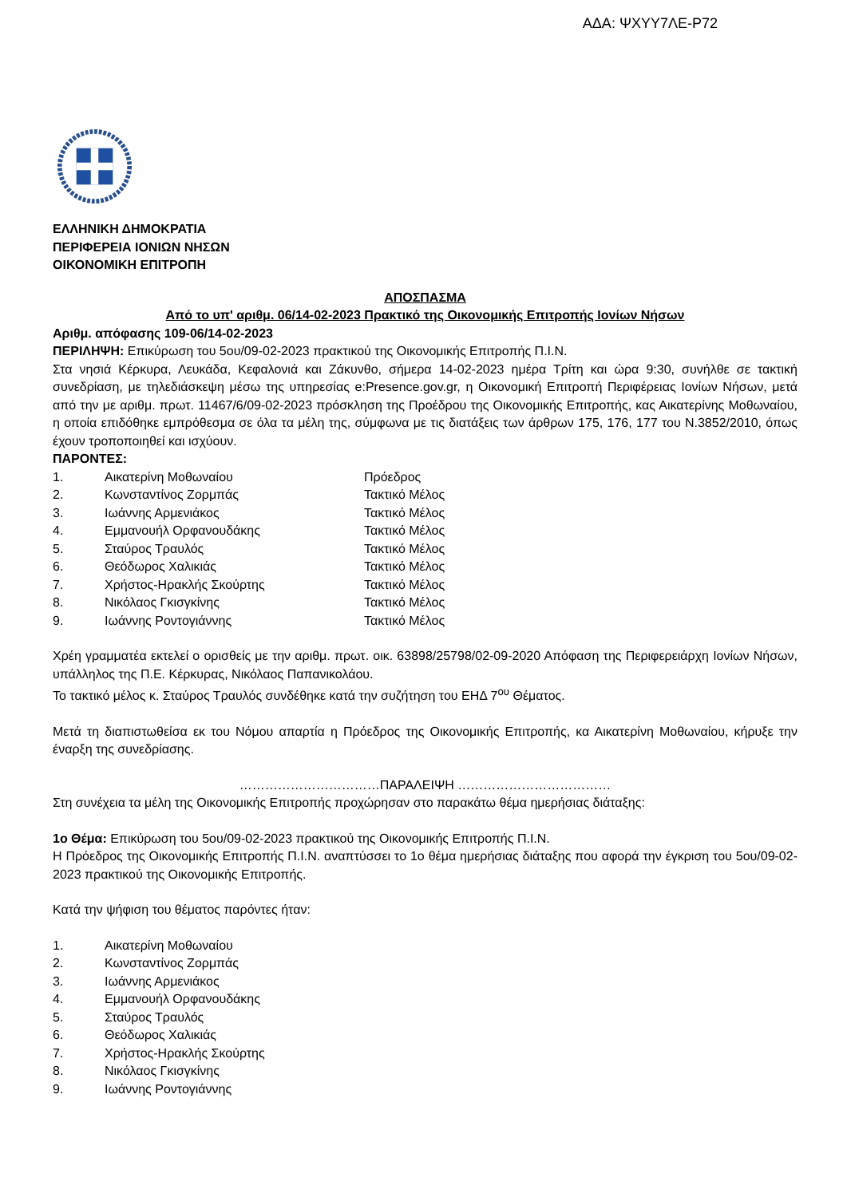ΑΔΑ: ΨΧΥΥ7ΛΕ-Ρ72
ΕΛΛΗΝΙΚΗ ΔΗΜΟΚΡΑΤΙΑ
ΠΕΡΙΦΕΡΕΙΑ ΙΟΝΙΩΝ ΝΗΣΩΝ
ΟΙΚΟΝΟΜΙΚΗ ΕΠΙΤΡΟΠΗ
ΑΠΟΣΠΑΣΜΑ
Από το υπ' αριθμ. 06/14-02-2023 Πρακτικό της Οικονομικής Επιτροπής Ιονίων Νήσων
Αριθμ. απόφασης 109-06/14-02-2023
ΠΕΡΙΛΗΨΗ: Επικύρωση του 5ου/09-02-2023 πρακτικού της Οικονομικής Επιτροπής Π.Ι.Ν.
Στα νησιά Κέρκυρα, Λευκάδα, Κεφαλονιά και Ζάκυνθο, σήμερα 14-02-2023 ημέρα Τρίτη και ώρα 9:30, συνήλθε σε τακτική συνεδρίαση, με τηλεδιάσκεψη μέσω της υπηρεσίας e:Presence.gov.gr, η Οικονομική Επιτροπή Περιφέρειας Ιονίων Νήσων, μετά από την με αριθμ. πρωτ. 11467/6/09-02-2023 πρόσκληση της Προέδρου της Οικονομικής Επιτροπής, κας Αικατερίνης Μοθωναίου, η οποία επιδόθηκε εμπρόθεσμα σε όλα τα μέλη της, σύμφωνα με τις διατάξεις των άρθρων 175, 176, 177 του Ν.3852/2010, όπως έχουν τροποποιηθεί και ισχύουν.
ΠΑΡΟΝΤΕΣ:
| 1. | Αικατερίνη Μοθωναίου | Πρόεδρος |
| 2. | Κωνσταντίνος Ζορμπάς | Τακτικό Μέλος |
| 3. | Ιωάννης Αρμενιάκος | Τακτικό Μέλος |
| 4. | Εμμανουήλ Ορφανουδάκης | Τακτικό Μέλος |
| 5. | Σταύρος Τραυλός | Τακτικό Μέλος |
| 6. | Θεόδωρος Χαλικιάς | Τακτικό Μέλος |
| 7. | Χρήστος-Ηρακλής Σκούρτης | Τακτικό Μέλος |
| 8. | Νικόλαος Γκισγκίνης | Τακτικό Μέλος |
| 9. | Ιωάννης Ροντογιάννης | Τακτικό Μέλος |
Χρέη γραμματέα εκτελεί ο ορισθείς με την αριθμ. πρωτ. οικ. 63898/25798/02-09-2020 Απόφαση της Περιφερειάρχη Ιονίων Νήσων, υπάλληλος της Π.Ε. Κέρκυρας, Νικόλαος Παπανικολάου.
Το τακτικό μέλος κ. Σταύρος Τραυλός συνδέθηκε κατά την συζήτηση του ΕΗΔ 7<sup>ου</sup> Θέματος.
Μετά τη διαπιστωθείσα εκ του Νόμου απαρτία η Πρόεδρος της Οικονομικής Επιτροπής, κα Αικατερίνη Μοθωναίου, κήρυξε την έναρξη της συνεδρίασης.
……………………………ΠΑΡΑΛΕΙΨΗ ………………………………
Στη συνέχεια τα μέλη της Οικονομικής Επιτροπής προχώρησαν στο παρακάτω θέμα ημερήσιας διάταξης:
1ο Θέμα: Επικύρωση του 5ου/09-02-2023 πρακτικού της Οικονομικής Επιτροπής Π.Ι.Ν.
Η Πρόεδρος της Οικονομικής Επιτροπής Π.Ι.Ν. αναπτύσσει το 1ο θέμα ημερήσιας διάταξης που αφορά την έγκριση του 5ου/09-02-2023 πρακτικού της Οικονομικής Επιτροπής.
Κατά την ψήφιση του θέματος παρόντες ήταν:
| 1. | Αικατερίνη Μοθωναίου |
| 2. | Κωνσταντίνος Ζορμπάς |
| 3. | Ιωάννης Αρμενιάκος |
| 4. | Εμμανουήλ Ορφανουδάκης |
| 5. | Σταύρος Τραυλός |
| 6. | Θεόδωρος Χαλικιάς |
| 7. | Χρήστος-Ηρακλής Σκούρτης |
| 8. | Νικόλαος Γκισγκίνης |
| 9. | Ιωάννης Ροντογιάννης |